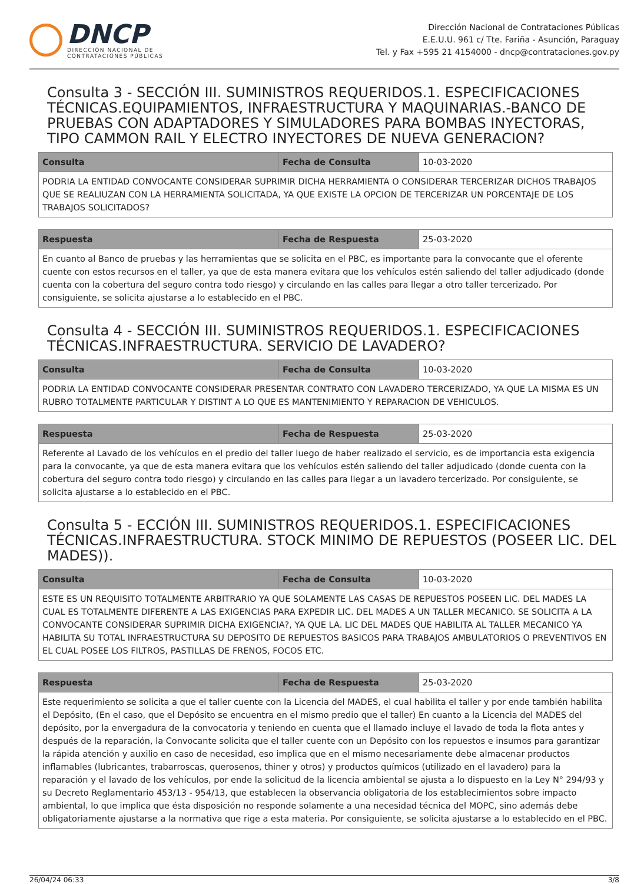DNCP
DIRECCIÓN NACIONAL DE
CONTRATACIONES PÚBLICAS
Dirección Nacional de Contrataciones Públicas
E.E.U.U. 961 c/ Tte. Fariña - Asunción, Paraguay
Tel. y Fax +595 21 4154000 - dncp@contrataciones.gov.py
Consulta 3 - SECCIÓN III. SUMINISTROS REQUERIDOS.1. ESPECIFICACIONES TÉCNICAS.EQUIPAMIENTOS, INFRAESTRUCTURA Y MAQUINARIAS.-BANCO DE PRUEBAS CON ADAPTADORES Y SIMULADORES PARA BOMBAS INYECTORAS, TIPO CAMMON RAIL Y ELECTRO INYECTORES DE NUEVA GENERACION?
| Consulta | Fecha de Consulta | 10-03-2020 |
| PODRIA LA ENTIDAD CONVOCANTE CONSIDERAR SUPRIMIR DICHA HERRAMIENTA O CONSIDERAR TERCERIZAR DICHOS TRABAJOS QUE SE REALIUZAN CON LA HERRAMIENTA SOLICITADA, YA QUE EXISTE LA OPCION DE TERCERIZAR UN PORCENTAJE DE LOS TRABAJOS SOLICITADOS? | | |
| Respuesta | Fecha de Respuesta | 25-03-2020 |
| En cuanto al Banco de pruebas y las herramientas que se solicita en el PBC, es importante para la convocante que el oferente cuente con estos recursos en el taller, ya que de esta manera evitara que los vehículos estén saliendo del taller adjudicado (donde cuenta con la cobertura del seguro contra todo riesgo) y circulando en las calles para llegar a otro taller tercerizado. Por consiguiente, se solicita ajustarse a lo establecido en el PBC. | | |
Consulta 4 - SECCIÓN III. SUMINISTROS REQUERIDOS.1. ESPECIFICACIONES TÉCNICAS.INFRAESTRUCTURA. SERVICIO DE LAVADERO?
| Consulta | Fecha de Consulta | 10-03-2020 |
| PODRIA LA ENTIDAD CONVOCANTE CONSIDERAR PRESENTAR CONTRATO CON LAVADERO TERCERIZADO, YA QUE LA MISMA ES UN RUBRO TOTALMENTE PARTICULAR Y DISTINT A LO QUE ES MANTENIMIENTO Y REPARACION DE VEHICULOS. | | |
| Respuesta | Fecha de Respuesta | 25-03-2020 |
| Referente al Lavado de los vehículos en el predio del taller luego de haber realizado el servicio, es de importancia esta exigencia para la convocante, ya que de esta manera evitara que los vehículos estén saliendo del taller adjudicado (donde cuenta con la cobertura del seguro contra todo riesgo) y circulando en las calles para llegar a un lavadero tercerizado. Por consiguiente, se solicita ajustarse a lo establecido en el PBC. | | |
Consulta 5 - ECCIÓN III. SUMINISTROS REQUERIDOS.1. ESPECIFICACIONES TÉCNICAS.INFRAESTRUCTURA. STOCK MINIMO DE REPUESTOS (POSEER LIC. DEL MADES)).
| Consulta | Fecha de Consulta | 10-03-2020 |
| ESTE ES UN REQUISITO TOTALMENTE ARBITRARIO YA QUE SOLAMENTE LAS CASAS DE REPUESTOS POSEEN LIC. DEL MADES LA CUAL ES TOTALMENTE DIFERENTE A LAS EXIGENCIAS PARA EXPEDIR LIC. DEL MADES A UN TALLER MECANICO. SE SOLICITA A LA CONVOCANTE CONSIDERAR SUPRIMIR DICHA EXIGENCIA?, YA QUE LA. LIC DEL MADES QUE HABILITA AL TALLER MECANICO YA HABILITA SU TOTAL INFRAESTRUCTURA SU DEPOSITO DE REPUESTOS BASICOS PARA TRABAJOS AMBULATORIOS O PREVENTIVOS EN EL CUAL POSEE LOS FILTROS, PASTILLAS DE FRENOS, FOCOS ETC. | | |
| Respuesta | Fecha de Respuesta | 25-03-2020 |
| Este requerimiento se solicita a que el taller cuente con la Licencia del MADES, el cual habilita el taller y por ende también habilita el Depósito, (En el caso, que el Depósito se encuentra en el mismo predio que el taller) En cuanto a la Licencia del MADES del depósito, por la envergadura de la convocatoria y teniendo en cuenta que el llamado incluye el lavado de toda la flota antes y después de la reparación, la Convocante solicita que el taller cuente con un Depósito con los repuestos e insumos para garantizar la rápida atención y auxilio en caso de necesidad, eso implica que en el mismo necesariamente debe almacenar productos inflamables (lubricantes, trabarroscas, querosenos, thiner y otros) y productos químicos (utilizado en el lavadero) para la reparación y el lavado de los vehículos, por ende la solicitud de la licencia ambiental se ajusta a lo dispuesto en la Ley N° 294/93 y su Decreto Reglamentario 453/13 - 954/13, que establecen la observancia obligatoria de los establecimientos sobre impacto ambiental, lo que implica que ésta disposición no responde solamente a una necesidad técnica del MOPC, sino además debe obligatoriamente ajustarse a la normativa que rige a esta materia. Por consiguiente, se solicita ajustarse a lo establecido en el PBC. | | |
26/04/24 06:33 3/8